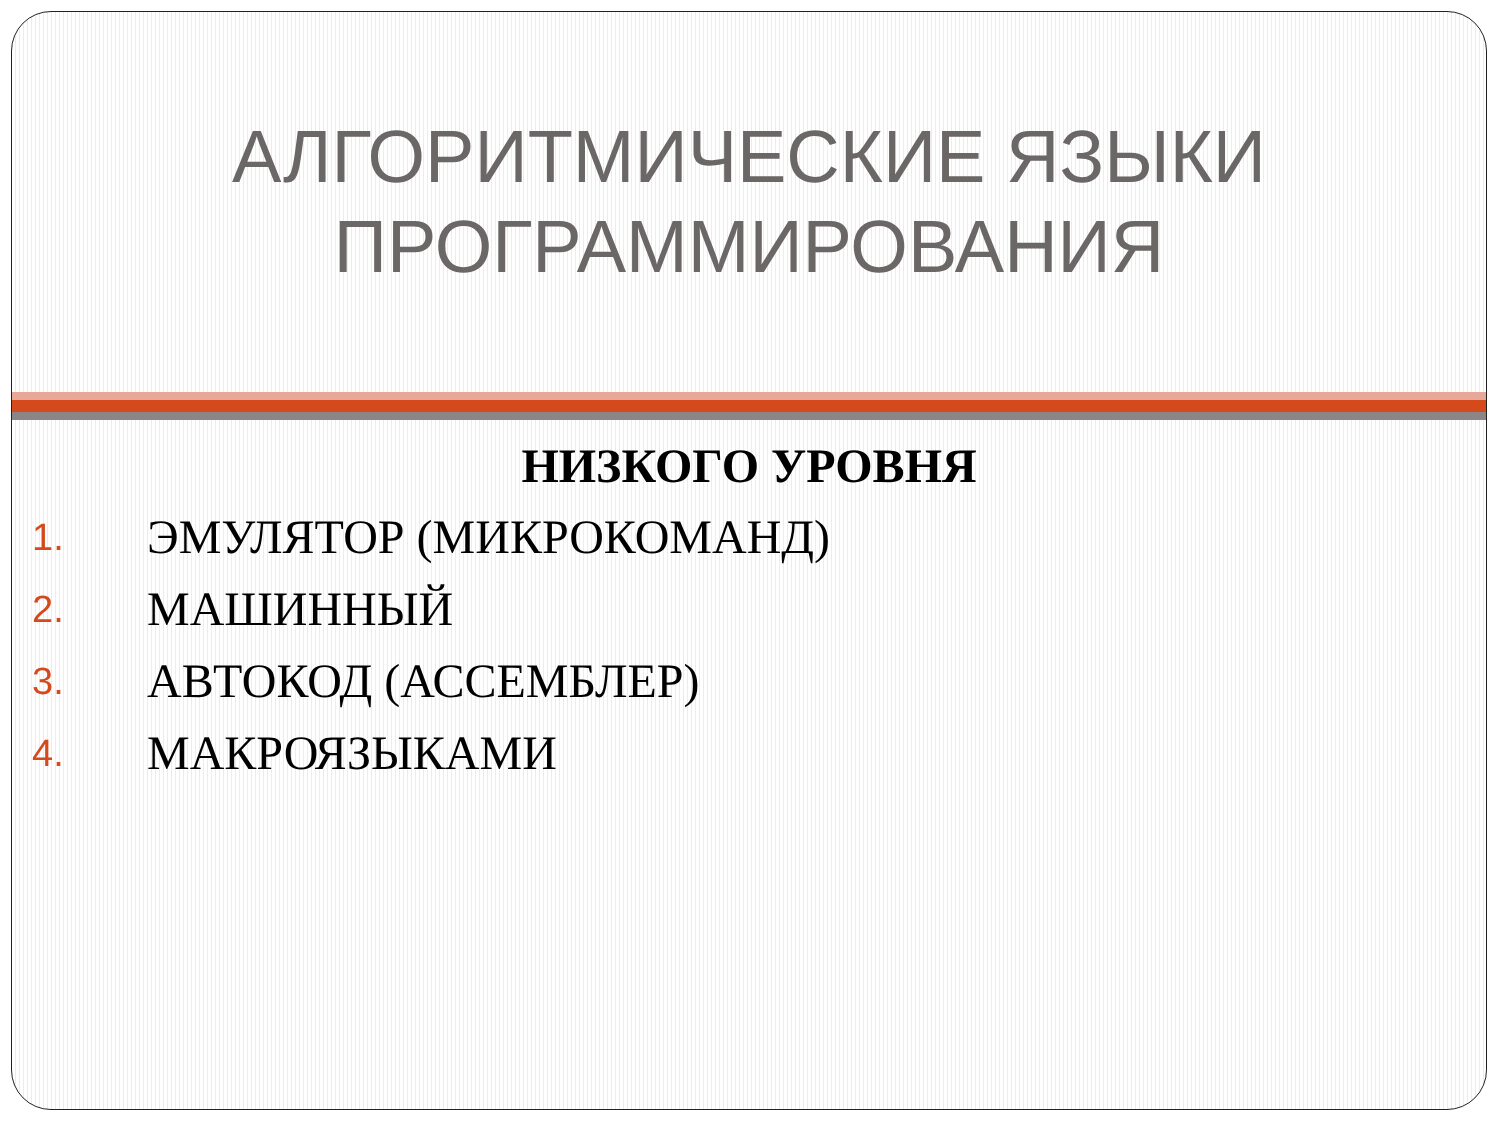АЛГОРИТМИЧЕСКИЕ ЯЗЫКИ
ПРОГРАММИРОВАНИЯ
НИЗКОГО УРОВНЯ
1. ЭМУЛЯТОР (МИКРОКОМАНД)
2. МАШИННЫЙ
3. АВТОКОД (АССЕМБЛЕР)
4. МАКРОЯЗЫКАМИ